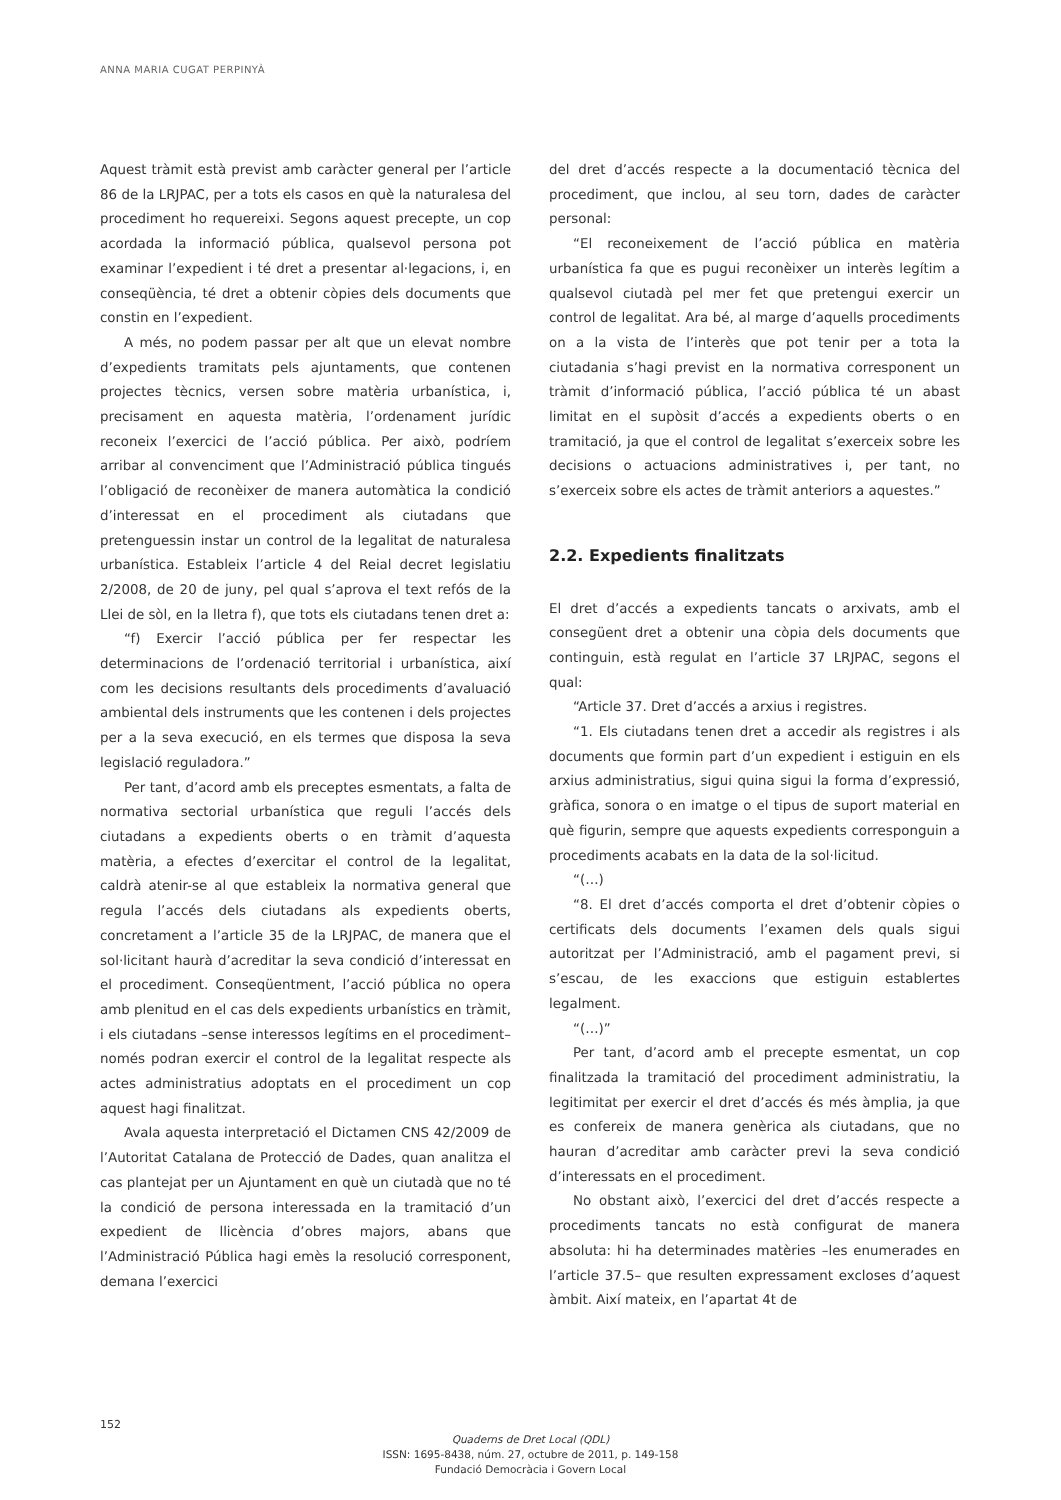ANNA MARIA CUGAT PERPINYÀ
Aquest tràmit està previst amb caràcter general per l’article 86 de la LRJPAC, per a tots els casos en què la naturalesa del procediment ho requereixi. Segons aquest precepte, un cop acordada la informació pública, qualsevol persona pot examinar l’expedient i té dret a presentar al·legacions, i, en conseqüència, té dret a obtenir còpies dels documents que constin en l’expedient.
A més, no podem passar per alt que un elevat nombre d’expedients tramitats pels ajuntaments, que contenen projectes tècnics, versen sobre matèria urbanística, i, precisament en aquesta matèria, l’ordenament jurídic reconeix l’exercici de l’acció pública. Per això, podríem arribar al convenciment que l’Administració pública tingués l’obligació de reconèixer de manera automàtica la condició d’interessat en el procediment als ciutadans que pretenguessin instar un control de la legalitat de naturalesa urbanística. Estableix l’article 4 del Reial decret legislatiu 2/2008, de 20 de juny, pel qual s’aprova el text refós de la Llei de sòl, en la lletra f), que tots els ciutadans tenen dret a:
“f) Exercir l’acció pública per fer respectar les determinacions de l’ordenació territorial i urbanística, així com les decisions resultants dels procediments d’avaluació ambiental dels instruments que les contenen i dels projectes per a la seva execució, en els termes que disposa la seva legislació reguladora.”
Per tant, d’acord amb els preceptes esmentats, a falta de normativa sectorial urbanística que reguli l’accés dels ciutadans a expedients oberts o en tràmit d’aquesta matèria, a efectes d’exercitar el control de la legalitat, caldrà atenir-se al que estableix la normativa general que regula l’accés dels ciutadans als expedients oberts, concretament a l’article 35 de la LRJPAC, de manera que el sol·licitant haurà d’acreditar la seva condició d’interessat en el procediment. Conseqüentment, l’acció pública no opera amb plenitud en el cas dels expedients urbanístics en tràmit, i els ciutadans –sense interessos legítims en el procediment– només podran exercir el control de la legalitat respecte als actes administratius adoptats en el procediment un cop aquest hagi finalitzat.
Avala aquesta interpretació el Dictamen CNS 42/2009 de l’Autoritat Catalana de Protecció de Dades, quan analitza el cas plantejat per un Ajuntament en què un ciutadà que no té la condició de persona interessada en la tramitació d’un expedient de llicència d’obres majors, abans que l’Administració Pública hagi emès la resolució corresponent, demana l’exercici
del dret d’accés respecte a la documentació tècnica del procediment, que inclou, al seu torn, dades de caràcter personal:
“El reconeixement de l’acció pública en matèria urbanística fa que es pugui reconèixer un interès legítim a qualsevol ciutadà pel mer fet que pretengui exercir un control de legalitat. Ara bé, al marge d’aquells procediments on a la vista de l’interès que pot tenir per a tota la ciutadania s’hagi previst en la normativa corresponent un tràmit d’informació pública, l’acció pública té un abast limitat en el supòsit d’accés a expedients oberts o en tramitació, ja que el control de legalitat s’exerceix sobre les decisions o actuacions administratives i, per tant, no s’exerceix sobre els actes de tràmit anteriors a aquestes.”
2.2. Expedients finalitzats
El dret d’accés a expedients tancats o arxivats, amb el consegüent dret a obtenir una còpia dels documents que continguin, està regulat en l’article 37 LRJPAC, segons el qual:
“Article 37. Dret d’accés a arxius i registres.
“1. Els ciutadans tenen dret a accedir als registres i als documents que formin part d’un expedient i estiguin en els arxius administratius, sigui quina sigui la forma d’expressió, gràfica, sonora o en imatge o el tipus de suport material en què figurin, sempre que aquests expedients corresponguin a procediments acabats en la data de la sol·licitud.
“(…)
“8. El dret d’accés comporta el dret d’obtenir còpies o certificats dels documents l’examen dels quals sigui autoritzat per l’Administració, amb el pagament previ, si s’escau, de les exaccions que estiguin establertes legalment.
“(…)”
Per tant, d’acord amb el precepte esmentat, un cop finalitzada la tramitació del procediment administratiu, la legitimitat per exercir el dret d’accés és més àmplia, ja que es confereix de manera genèrica als ciutadans, que no hauran d’acreditar amb caràcter previ la seva condició d’interessats en el procediment.
No obstant això, l’exercici del dret d’accés respecte a procediments tancats no està configurat de manera absoluta: hi ha determinades matèries –les enumerades en l’article 37.5– que resulten expressament excloses d’aquest àmbit. Així mateix, en l’apartat 4t de
152
Quaderns de Dret Local (QDL)
ISSN: 1695-8438, núm. 27, octubre de 2011, p. 149-158
Fundació Democràcia i Govern Local